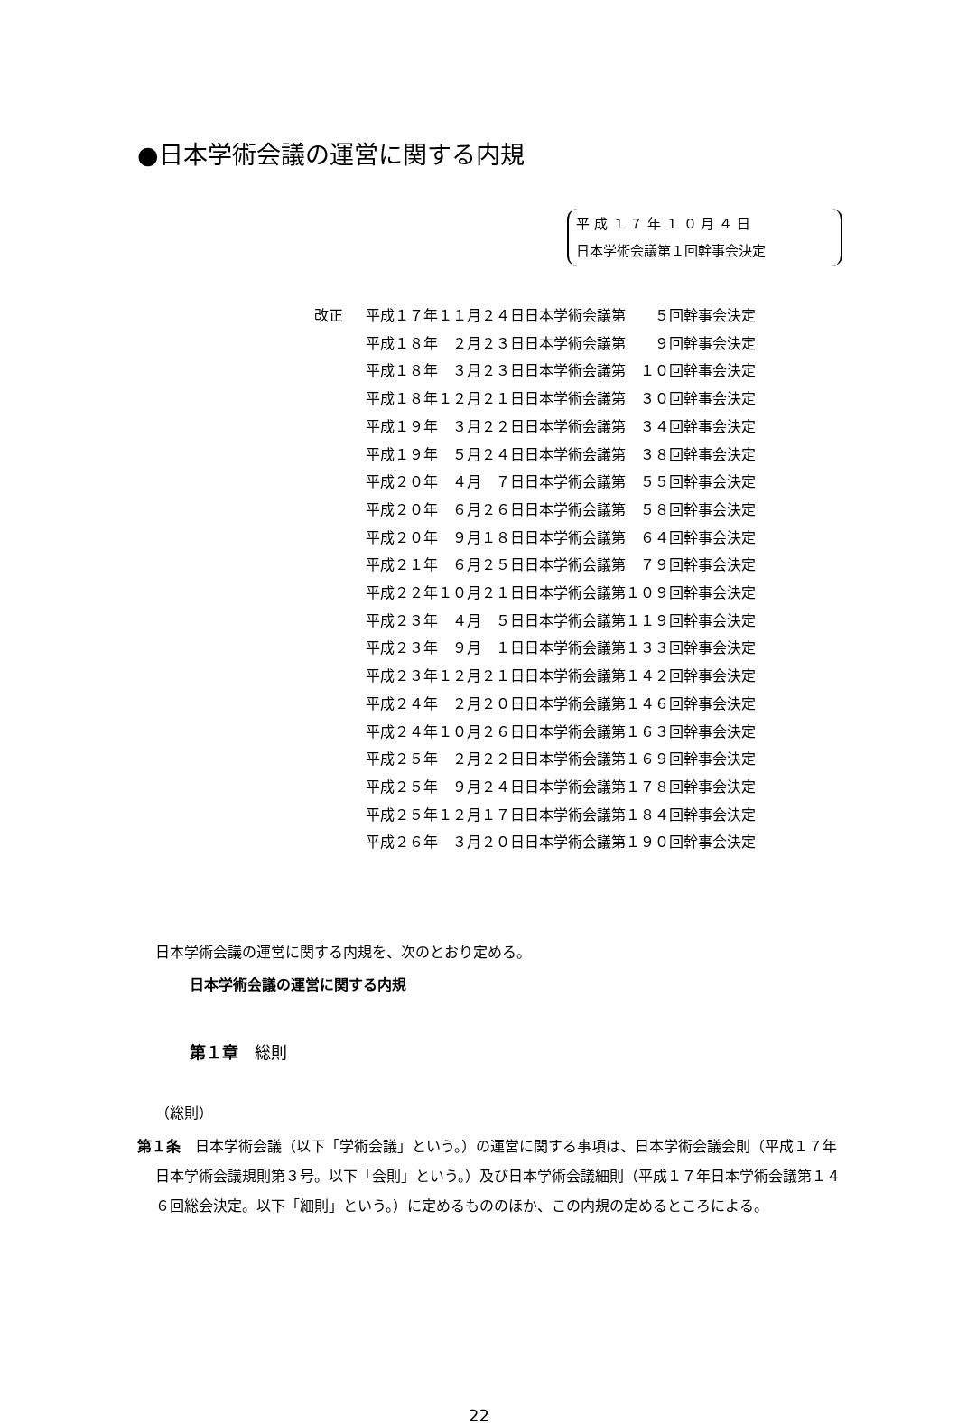●日本学術会議の運営に関する内規
平 成 １ ７ 年 １ ０ 月 ４ 日
日本学術会議第１回幹事会決定
| 改正 | 平成１７年１１月２４日日本学術会議第 ５回幹事会決定 |
| | 平成１８年 ２月２３日日本学術会議第 ９回幹事会決定 |
| | 平成１８年 ３月２３日日本学術会議第 １０回幹事会決定 |
| | 平成１８年１２月２１日日本学術会議第 ３０回幹事会決定 |
| | 平成１９年 ３月２２日日本学術会議第 ３４回幹事会決定 |
| | 平成１９年 ５月２４日日本学術会議第 ３８回幹事会決定 |
| | 平成２０年 ４月 ７日日本学術会議第 ５５回幹事会決定 |
| | 平成２０年 ６月２６日日本学術会議第 ５８回幹事会決定 |
| | 平成２０年 ９月１８日日本学術会議第 ６４回幹事会決定 |
| | 平成２１年 ６月２５日日本学術会議第 ７９回幹事会決定 |
| | 平成２２年１０月２１日日本学術会議第１０９回幹事会決定 |
| | 平成２３年 ４月 ５日日本学術会議第１１９回幹事会決定 |
| | 平成２３年 ９月 １日日本学術会議第１３３回幹事会決定 |
| | 平成２３年１２月２１日日本学術会議第１４２回幹事会決定 |
| | 平成２４年 ２月２０日日本学術会議第１４６回幹事会決定 |
| | 平成２４年１０月２６日日本学術会議第１６３回幹事会決定 |
| | 平成２５年 ２月２２日日本学術会議第１６９回幹事会決定 |
| | 平成２５年 ９月２４日日本学術会議第１７８回幹事会決定 |
| | 平成２５年１２月１７日日本学術会議第１８４回幹事会決定 |
| | 平成２６年 ３月２０日日本学術会議第１９０回幹事会決定 |
日本学術会議の運営に関する内規を、次のとおり定める。
日本学術会議の運営に関する内規
第１章　総則
（総則）
第１条　日本学術会議（以下「学術会議」という。）の運営に関する事項は、日本学術会議会則（平成１７年日本学術会議規則第３号。以下「会則」という。）及び日本学術会議細則（平成１７年日本学術会議第１４６回総会決定。以下「細則」という。）に定めるもののほか、この内規の定めるところによる。
22